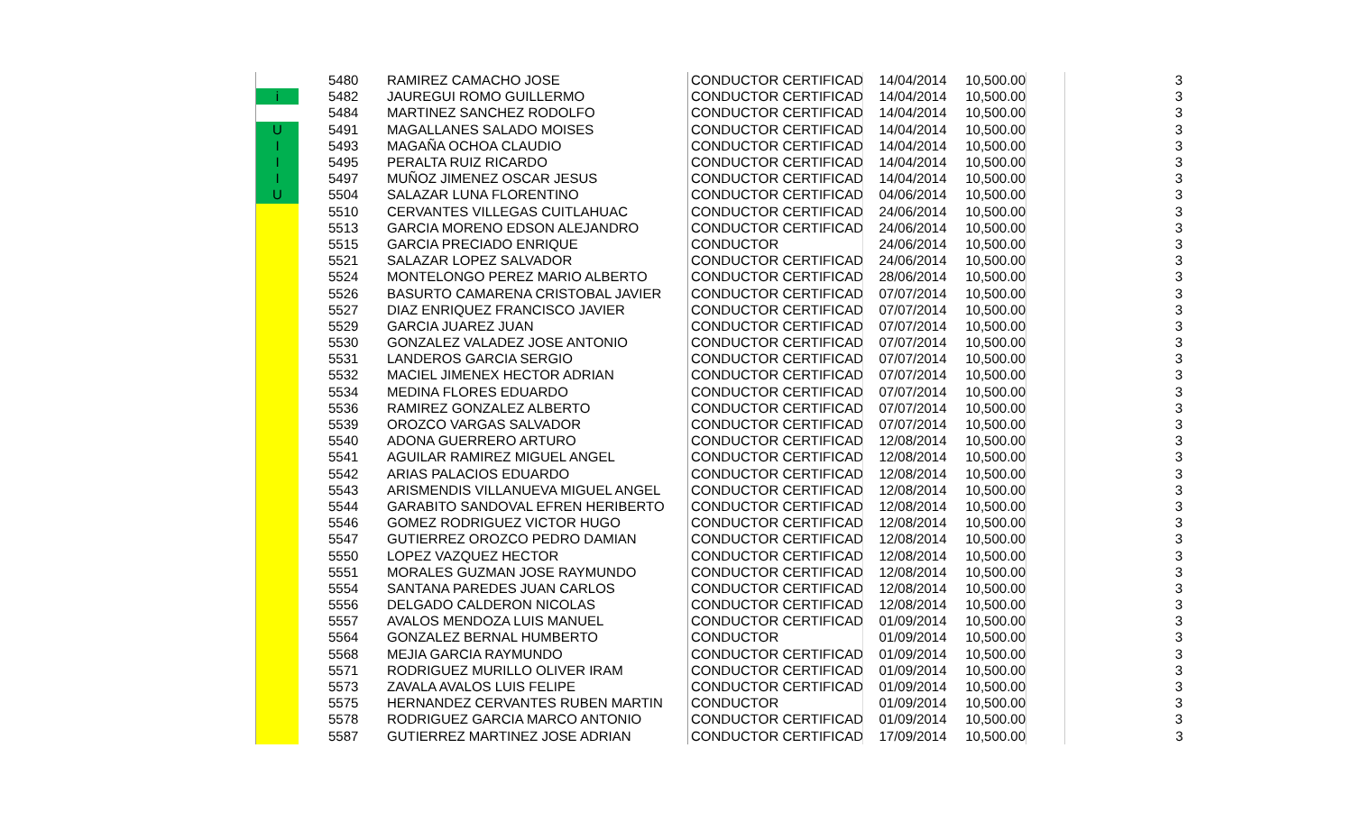| | | 5480 | RAMIREZ CAMACHO JOSE | CONDUCTOR CERTIFICAD | 14/04/2014 | 10,500.00 | | 3 |
| i | | 5482 | JAUREGUI ROMO GUILLERMO | CONDUCTOR CERTIFICAD | 14/04/2014 | 10,500.00 | | 3 |
| | | 5484 | MARTINEZ SANCHEZ RODOLFO | CONDUCTOR CERTIFICAD | 14/04/2014 | 10,500.00 | | 3 |
| U | | 5491 | MAGALLANES SALADO MOISES | CONDUCTOR CERTIFICAD | 14/04/2014 | 10,500.00 | | 3 |
| I | | 5493 | MAGAÑA OCHOA CLAUDIO | CONDUCTOR CERTIFICAD | 14/04/2014 | 10,500.00 | | 3 |
| I | | 5495 | PERALTA RUIZ RICARDO | CONDUCTOR CERTIFICAD | 14/04/2014 | 10,500.00 | | 3 |
| I | | 5497 | MUÑOZ JIMENEZ OSCAR JESUS | CONDUCTOR CERTIFICAD | 14/04/2014 | 10,500.00 | | 3 |
| U | | 5504 | SALAZAR LUNA FLORENTINO | CONDUCTOR CERTIFICAD | 04/06/2014 | 10,500.00 | | 3 |
| | | 5510 | CERVANTES VILLEGAS CUITLAHUAC | CONDUCTOR CERTIFICAD | 24/06/2014 | 10,500.00 | | 3 |
| | | 5513 | GARCIA MORENO EDSON ALEJANDRO | CONDUCTOR CERTIFICAD | 24/06/2014 | 10,500.00 | | 3 |
| | | 5515 | GARCIA PRECIADO ENRIQUE | CONDUCTOR | 24/06/2014 | 10,500.00 | | 3 |
| | | 5521 | SALAZAR LOPEZ SALVADOR | CONDUCTOR CERTIFICAD | 24/06/2014 | 10,500.00 | | 3 |
| | | 5524 | MONTELONGO PEREZ MARIO ALBERTO | CONDUCTOR CERTIFICAD | 28/06/2014 | 10,500.00 | | 3 |
| | | 5526 | BASURTO CAMARENA CRISTOBAL JAVIER | CONDUCTOR CERTIFICAD | 07/07/2014 | 10,500.00 | | 3 |
| | | 5527 | DIAZ ENRIQUEZ FRANCISCO JAVIER | CONDUCTOR CERTIFICAD | 07/07/2014 | 10,500.00 | | 3 |
| | | 5529 | GARCIA JUAREZ JUAN | CONDUCTOR CERTIFICAD | 07/07/2014 | 10,500.00 | | 3 |
| | | 5530 | GONZALEZ VALADEZ JOSE ANTONIO | CONDUCTOR CERTIFICAD | 07/07/2014 | 10,500.00 | | 3 |
| | | 5531 | LANDEROS GARCIA SERGIO | CONDUCTOR CERTIFICAD | 07/07/2014 | 10,500.00 | | 3 |
| | | 5532 | MACIEL JIMENEX HECTOR ADRIAN | CONDUCTOR CERTIFICAD | 07/07/2014 | 10,500.00 | | 3 |
| | | 5534 | MEDINA FLORES EDUARDO | CONDUCTOR CERTIFICAD | 07/07/2014 | 10,500.00 | | 3 |
| | | 5536 | RAMIREZ GONZALEZ ALBERTO | CONDUCTOR CERTIFICAD | 07/07/2014 | 10,500.00 | | 3 |
| | | 5539 | OROZCO VARGAS SALVADOR | CONDUCTOR CERTIFICAD | 07/07/2014 | 10,500.00 | | 3 |
| | | 5540 | ADONA GUERRERO ARTURO | CONDUCTOR CERTIFICAD | 12/08/2014 | 10,500.00 | | 3 |
| | | 5541 | AGUILAR RAMIREZ MIGUEL ANGEL | CONDUCTOR CERTIFICAD | 12/08/2014 | 10,500.00 | | 3 |
| | | 5542 | ARIAS PALACIOS EDUARDO | CONDUCTOR CERTIFICAD | 12/08/2014 | 10,500.00 | | 3 |
| | | 5543 | ARISMENDIS VILLANUEVA MIGUEL ANGEL | CONDUCTOR CERTIFICAD | 12/08/2014 | 10,500.00 | | 3 |
| | | 5544 | GARABITO SANDOVAL EFREN HERIBERTO | CONDUCTOR CERTIFICAD | 12/08/2014 | 10,500.00 | | 3 |
| | | 5546 | GOMEZ RODRIGUEZ VICTOR HUGO | CONDUCTOR CERTIFICAD | 12/08/2014 | 10,500.00 | | 3 |
| | | 5547 | GUTIERREZ OROZCO PEDRO DAMIAN | CONDUCTOR CERTIFICAD | 12/08/2014 | 10,500.00 | | 3 |
| | | 5550 | LOPEZ VAZQUEZ HECTOR | CONDUCTOR CERTIFICAD | 12/08/2014 | 10,500.00 | | 3 |
| | | 5551 | MORALES GUZMAN JOSE RAYMUNDO | CONDUCTOR CERTIFICAD | 12/08/2014 | 10,500.00 | | 3 |
| | | 5554 | SANTANA PAREDES JUAN CARLOS | CONDUCTOR CERTIFICAD | 12/08/2014 | 10,500.00 | | 3 |
| | | 5556 | DELGADO CALDERON NICOLAS | CONDUCTOR CERTIFICAD | 12/08/2014 | 10,500.00 | | 3 |
| | | 5557 | AVALOS MENDOZA LUIS MANUEL | CONDUCTOR CERTIFICAD | 01/09/2014 | 10,500.00 | | 3 |
| | | 5564 | GONZALEZ BERNAL HUMBERTO | CONDUCTOR | 01/09/2014 | 10,500.00 | | 3 |
| | | 5568 | MEJIA GARCIA RAYMUNDO | CONDUCTOR CERTIFICAD | 01/09/2014 | 10,500.00 | | 3 |
| | | 5571 | RODRIGUEZ MURILLO OLIVER IRAM | CONDUCTOR CERTIFICAD | 01/09/2014 | 10,500.00 | | 3 |
| | | 5573 | ZAVALA AVALOS LUIS FELIPE | CONDUCTOR CERTIFICAD | 01/09/2014 | 10,500.00 | | 3 |
| | | 5575 | HERNANDEZ CERVANTES RUBEN MARTIN | CONDUCTOR | 01/09/2014 | 10,500.00 | | 3 |
| | | 5578 | RODRIGUEZ GARCIA MARCO ANTONIO | CONDUCTOR CERTIFICAD | 01/09/2014 | 10,500.00 | | 3 |
| | | 5587 | GUTIERREZ MARTINEZ JOSE ADRIAN | CONDUCTOR CERTIFICAD | 17/09/2014 | 10,500.00 | | 3 |